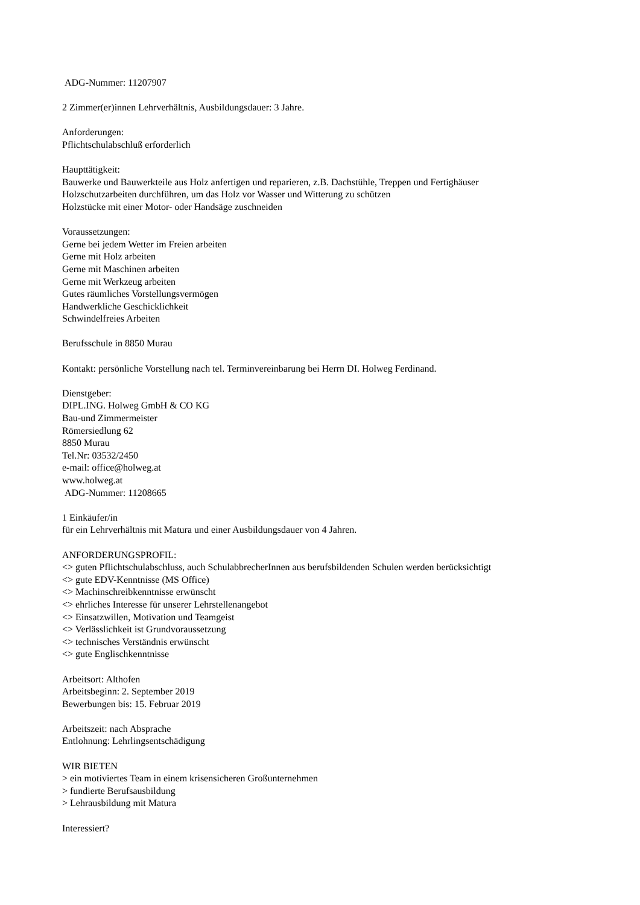ADG-Nummer: 11207907
2 Zimmer(er)innen Lehrverhältnis, Ausbildungsdauer: 3 Jahre.
Anforderungen:
Pflichtschulabschluß erforderlich
Haupttätigkeit:
Bauwerke und Bauwerkteile aus Holz anfertigen und reparieren, z.B. Dachstühle, Treppen und Fertighäuser
Holzschutzarbeiten durchführen, um das Holz vor Wasser und Witterung zu schützen
Holzstücke mit einer Motor- oder Handsäge zuschneiden
Voraussetzungen:
Gerne bei jedem Wetter im Freien arbeiten
Gerne mit Holz arbeiten
Gerne mit Maschinen arbeiten
Gerne mit Werkzeug arbeiten
Gutes räumliches Vorstellungsvermögen
Handwerkliche Geschicklichkeit
Schwindelfreies Arbeiten
Berufsschule in 8850 Murau
Kontakt: persönliche Vorstellung nach tel. Terminvereinbarung bei Herrn DI. Holweg Ferdinand.
Dienstgeber:
DIPL.ING. Holweg GmbH & CO KG
Bau-und Zimmermeister
Römersiedlung 62
8850 Murau
Tel.Nr: 03532/2450
e-mail: office@holweg.at
www.holweg.at
ADG-Nummer: 11208665
1 Einkäufer/in
für ein Lehrverhältnis mit Matura und einer Ausbildungsdauer von 4 Jahren.
ANFORDERUNGSPROFIL:
<> guten Pflichtschulabschluss, auch SchulabbrecherInnen aus berufsbildenden Schulen werden berücksichtigt
<> gute EDV-Kenntnisse (MS Office)
<> Machinschreibkenntnisse erwünscht
<> ehrliches Interesse für unserer Lehrstellenangebot
<> Einsatzwillen, Motivation und Teamgeist
<> Verlässlichkeit ist Grundvoraussetzung
<> technisches Verständnis erwünscht
<> gute Englischkenntnisse
Arbeitsort: Althofen
Arbeitsbeginn: 2. September 2019
Bewerbungen bis: 15. Februar 2019
Arbeitszeit: nach Absprache
Entlohnung: Lehrlingsentschädigung
WIR BIETEN
> ein motiviertes Team in einem krisensicheren Großunternehmen
> fundierte Berufsausbildung
> Lehrausbildung mit Matura
Interessiert?